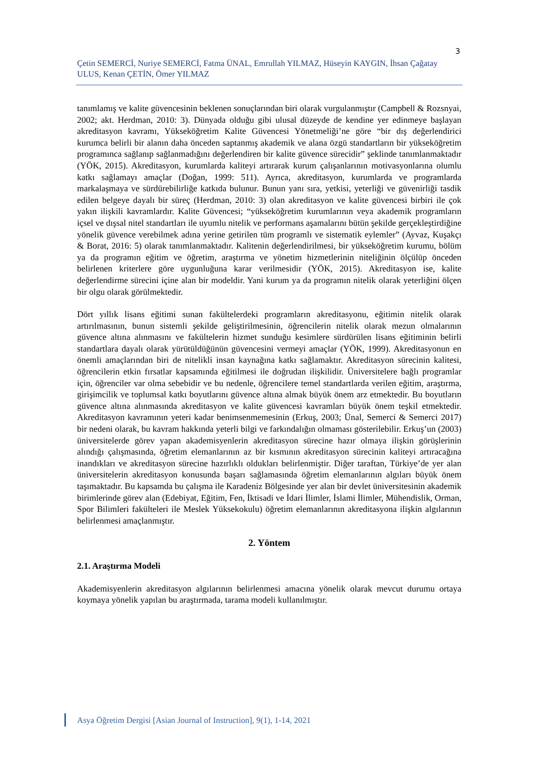3
Çetin SEMERCİ, Nuriye SEMERCİ, Fatma ÜNAL, Emrullah YILMAZ, Hüseyin KAYGIN, İhsan Çağatay ULUS, Kenan ÇETİN, Ömer YILMAZ
tanımlamış ve kalite güvencesinin beklenen sonuçlarından biri olarak vurgulanmıştır (Campbell & Rozsnyai, 2002; akt. Herdman, 2010: 3). Dünyada olduğu gibi ulusal düzeyde de kendine yer edinmeye başlayan akreditasyon kavramı, Yükseköğretim Kalite Güvencesi Yönetmeliği’ne göre “bir dış değerlendirici kurumca belirli bir alanın daha önceden saptanmış akademik ve alana özgü standartların bir yükseköğretim programınca sağlanıp sağlanmadığını değerlendiren bir kalite güvence sürecidir” şeklinde tanımlanmaktadır (YÖK, 2015). Akreditasyon, kurumlarda kaliteyi artırarak kurum çalışanlarının motivasyonlarına olumlu katkı sağlamayı amaçlar (Doğan, 1999: 511). Ayrıca, akreditasyon, kurumlarda ve programlarda markalaşmaya ve sürdürebilirliğe katkıda bulunur. Bunun yanı sıra, yetkisi, yeterliği ve güvenirliği tasdik edilen belgeye dayalı bir süreç (Herdman, 2010: 3) olan akreditasyon ve kalite güvencesi birbiri ile çok yakın ilişkili kavramlardır. Kalite Güvencesi; “yükseköğretim kurumlarının veya akademik programların içsel ve dışsal nitel standartları ile uyumlu nitelik ve performans aşamalarını bütün şekilde gerçekleştirdiğine yönelik güvence verebilmek adına yerine getirilen tüm programlı ve sistematik eylemler” (Ayvaz, Kuşakçı & Borat, 2016: 5) olarak tanımlanmaktadır. Kalitenin değerlendirilmesi, bir yükseköğretim kurumu, bölüm ya da programın eğitim ve öğretim, araştırma ve yönetim hizmetlerinin niteliğinin ölçülüp önceden belirlenen kriterlere göre uygunluğuna karar verilmesidir (YÖK, 2015). Akreditasyon ise, kalite değerlendirme sürecini içine alan bir modeldir. Yani kurum ya da programın nitelik olarak yeterliğini ölçen bir olgu olarak görülmektedir.
Dört yıllık lisans eğitimi sunan fakültelerdeki programların akreditasyonu, eğitimin nitelik olarak artırılmasının, bunun sistemli şekilde geliştirilmesinin, öğrencilerin nitelik olarak mezun olmalarının güvence altına alınmasını ve fakültelerin hizmet sunduğu kesimlere sürdürülen lisans eğitiminin belirli standartlara dayalı olarak yürütüldüğünün güvencesini vermeyi amaçlar (YÖK, 1999). Akreditasyonun en önemli amaçlarından biri de nitelikli insan kaynağına katkı sağlamaktır. Akreditasyon sürecinin kalitesi, öğrencilerin etkin fırsatlar kapsamında eğitilmesi ile doğrudan ilişkilidir. Üniversitelere bağlı programlar için, öğrenciler var olma sebebidir ve bu nedenle, öğrencilere temel standartlarda verilen eğitim, araştırma, girişimcilik ve toplumsal katkı boyutlarını güvence altına almak büyük önem arz etmektedir. Bu boyutların güvence altına alınmasında akreditasyon ve kalite güvencesi kavramları büyük önem teşkil etmektedir. Akreditasyon kavramının yeteri kadar benimsenmemesinin (Erkuş, 2003; Ünal, Semerci & Semerci 2017) bir nedeni olarak, bu kavram hakkında yeterli bilgi ve farkındalığın olmaması gösterilebilir. Erkuş’un (2003) üniversitelerde görev yapan akademisyenlerin akreditasyon sürecine hazır olmaya ilişkin görüşlerinin alındığı çalışmasında, öğretim elemanlarının az bir kısmının akreditasyon sürecinin kaliteyi artıracağına inandıkları ve akreditasyon sürecine hazırlıklı oldukları belirlenmiştir. Diğer taraftan, Türkiye’de yer alan üniversitelerin akreditasyon konusunda başarı sağlamasında öğretim elemanlarının algıları büyük önem taşımaktadır. Bu kapsamda bu çalışma ile Karadeniz Bölgesinde yer alan bir devlet üniversitesinin akademik birimlerinde görev alan (Edebiyat, Eğitim, Fen, İktisadi ve İdari İlimler, İslami İlimler, Mühendislik, Orman, Spor Bilimleri fakülteleri ile Meslek Yüksekokulu) öğretim elemanlarının akreditasyona ilişkin algılarının belirlenmesi amaçlanmıştır.
2. Yöntem
2.1. Araştırma Modeli
Akademisyenlerin akreditasyon algılarının belirlenmesi amacına yönelik olarak mevcut durumu ortaya koymaya yönelik yapılan bu araştırmada, tarama modeli kullanılmıştır.
Asya Öğretim Dergisi [Asian Journal of Instruction], 9(1), 1-14, 2021